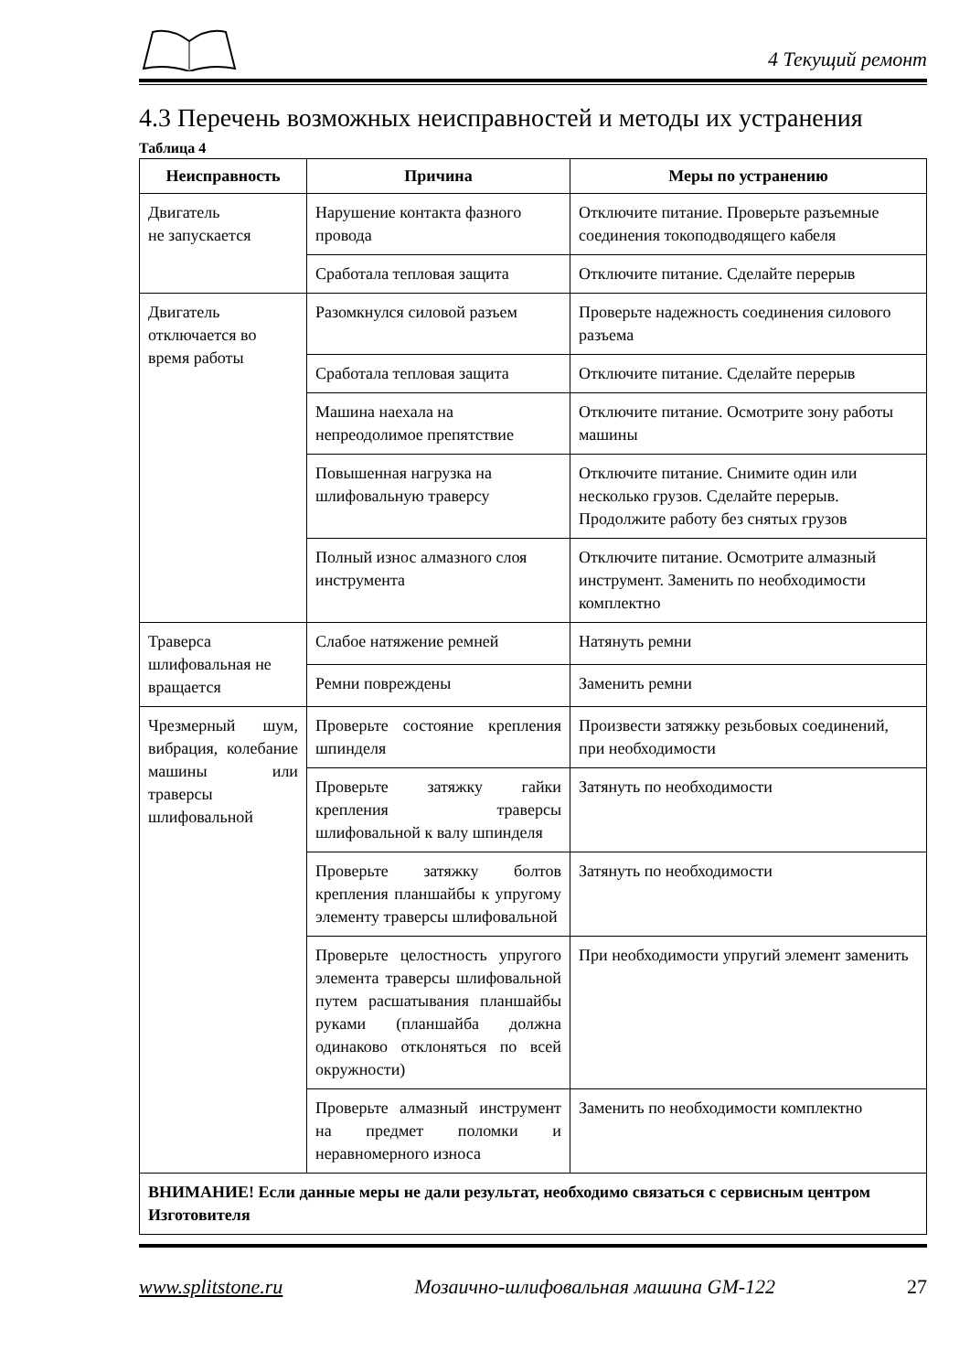4 Текущий ремонт
4.3 Перечень возможных неисправностей и методы их устранения
Таблица 4
| Неисправность | Причина | Меры по устранению |
| --- | --- | --- |
| Двигатель не запускается | Нарушение контакта фазного провода | Отключите питание. Проверьте разъемные соединения токоподводящего кабеля |
| | Сработала тепловая защита | Отключите питание. Сделайте перерыв |
| Двигатель отключается во время работы | Разомкнулся силовой разъем | Проверьте надежность соединения силового разъема |
| | Сработала тепловая защита | Отключите питание. Сделайте перерыв |
| | Машина наехала на непреодолимое препятствие | Отключите питание. Осмотрите зону работы машины |
| | Повышенная нагрузка на шлифовальную траверсу | Отключите питание. Снимите один или несколько грузов. Сделайте перерыв. Продолжите работу без снятых грузов |
| | Полный износ алмазного слоя инструмента | Отключите питание. Осмотрите алмазный инструмент. Заменить по необходимости комплектно |
| Траверса шлифовальная не вращается | Слабое натяжение ремней | Натянуть ремни |
| | Ремни повреждены | Заменить ремни |
| Чрезмерный шум, вибрация, колебание машины или траверсы шлифовальной | Проверьте состояние крепления шпинделя | Произвести затяжку резьбовых соединений, при необходимости |
| | Проверьте затяжку гайки крепления траверсы шлифовальной к валу шпинделя | Затянуть по необходимости |
| | Проверьте затяжку болтов крепления планшайбы к упругому элементу траверсы шлифовальной | Затянуть по необходимости |
| | Проверьте целостность упругого элемента траверсы шлифовальной путем расшатывания планшайбы руками (планшайба должна одинаково отклоняться по всей окружности) | При необходимости упругий элемент заменить |
| | Проверьте алмазный инструмент на предмет поломки и неравномерного износа | Заменить по необходимости комплектно |
| ВНИМАНИЕ! Если данные меры не дали результат, необходимо связаться с сервисным центром Изготовителя | | |
www.splitstone.ru Мозаично-шлифовальная машина GM-122 27